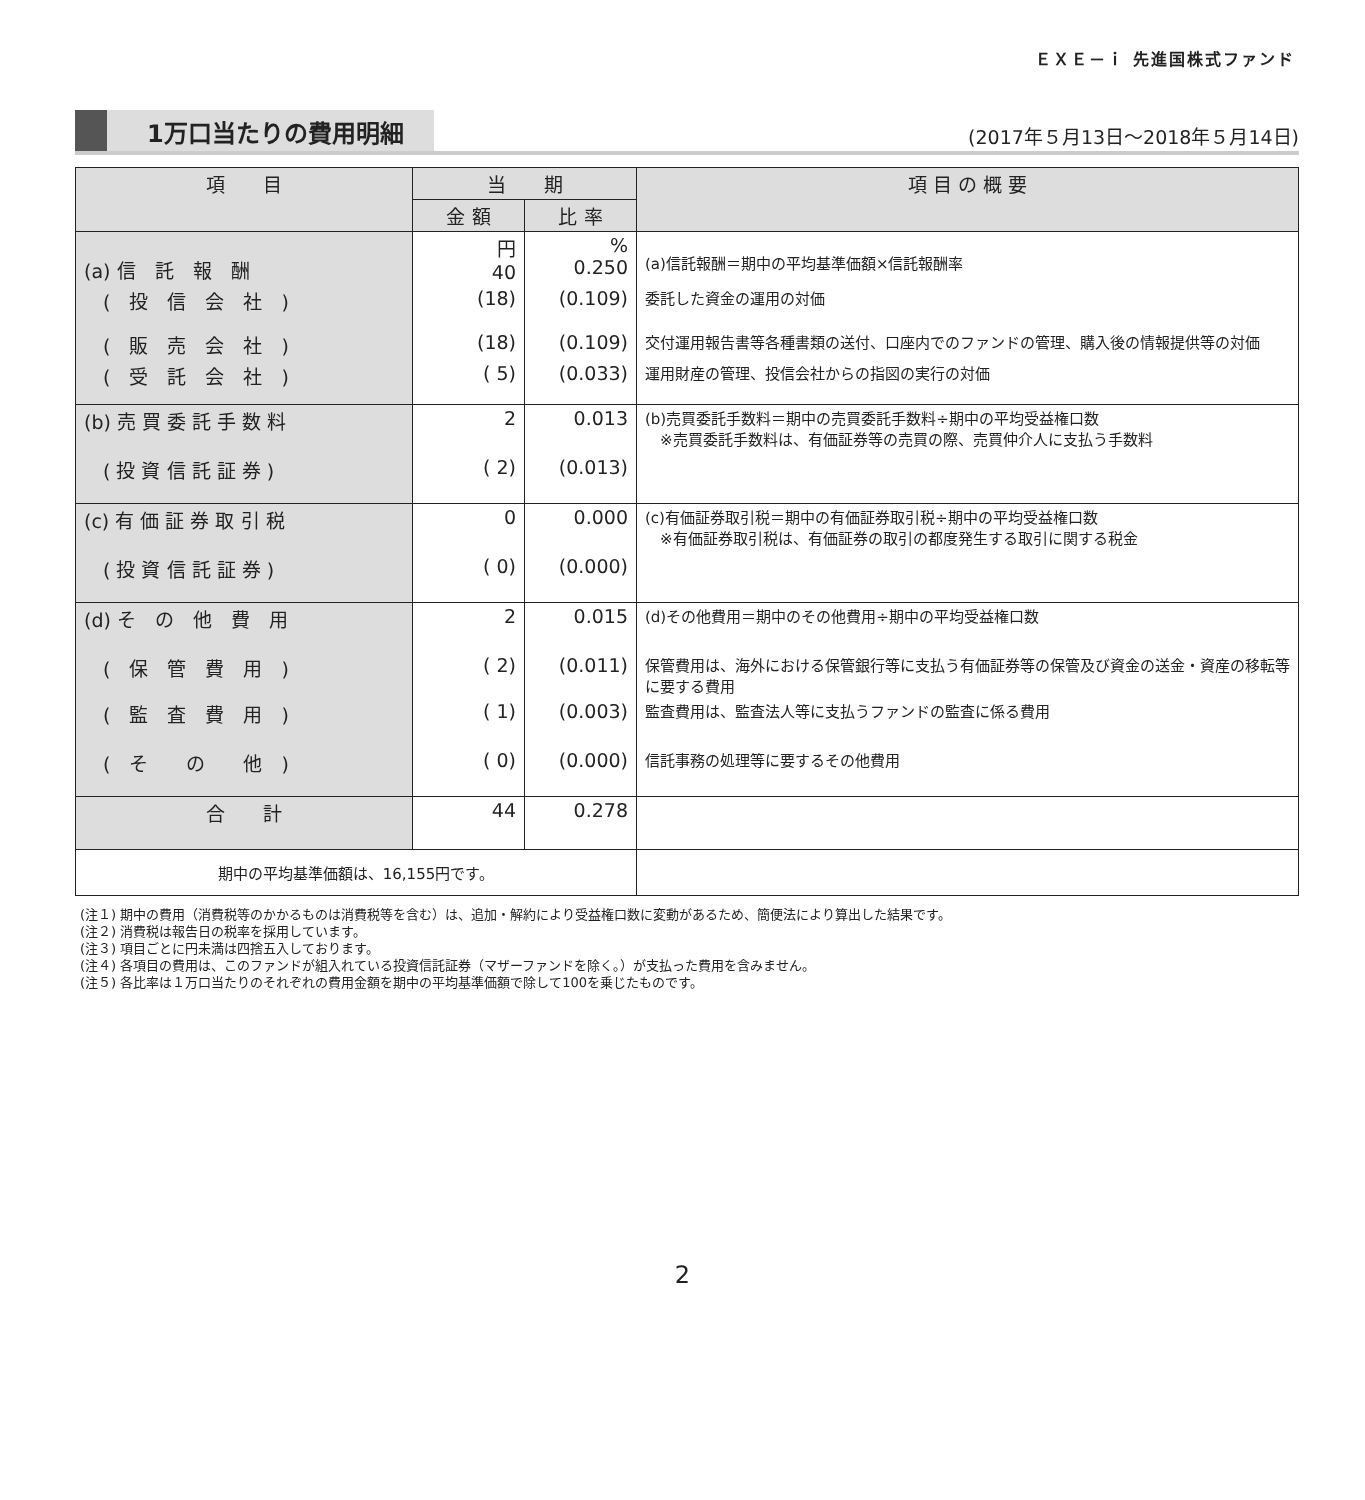ＥＸＥ－ｉ 先進国株式ファンド
1万口当たりの費用明細 (2017年５月13日～2018年５月14日)
| 項 目 | 当 期 | | 項 目 の 概 要 |
| --- | --- | --- | --- |
| | 金 額 | 比 率 | |
| (a) 信 託 報 酬 | 円 40 | % 0.250 | (a)信託報酬＝期中の平均基準価額×信託報酬率 |
| ( 投 信 会 社 ) | (18) | (0.109) | 委託した資金の運用の対価 |
| ( 販 売 会 社 ) | (18) | (0.109) | 交付運用報告書等各種書類の送付、口座内でのファンドの管理、購入後の情報提供等の対価 |
| ( 受 託 会 社 ) | ( 5) | (0.033) | 運用財産の管理、投信会社からの指図の実行の対価 |
| (b) 売 買 委 託 手 数 料 | 2 | 0.013 | (b)売買委託手数料＝期中の売買委託手数料÷期中の平均受益権口数 ※売買委託手数料は、有価証券等の売買の際、売買仲介人に支払う手数料 |
| ( 投 資 信 託 証 券 ) | ( 2) | (0.013) | |
| (c) 有 価 証 券 取 引 税 | 0 | 0.000 | (c)有価証券取引税＝期中の有価証券取引税÷期中の平均受益権口数 ※有価証券取引税は、有価証券の取引の都度発生する取引に関する税金 |
| ( 投 資 信 託 証 券 ) | ( 0) | (0.000) | |
| (d) そ の 他 費 用 | 2 | 0.015 | (d)その他費用＝期中のその他費用÷期中の平均受益権口数 |
| ( 保 管 費 用 ) | ( 2) | (0.011) | 保管費用は、海外における保管銀行等に支払う有価証券等の保管及び資金の送金・資産の移転等に要する費用 |
| ( 監 査 費 用 ) | ( 1) | (0.003) | 監査費用は、監査法人等に支払うファンドの監査に係る費用 |
| ( そ の 他 ) | ( 0) | (0.000) | 信託事務の処理等に要するその他費用 |
| 合 計 | 44 | 0.278 | |
| 期中の平均基準価額は、16,155円です。 | | | |
(注１) 期中の費用（消費税等のかかるものは消費税等を含む）は、追加・解約により受益権口数に変動があるため、簡便法により算出した結果です。
(注２) 消費税は報告日の税率を採用しています。
(注３) 項目ごとに円未満は四捨五入しております。
(注４) 各項目の費用は、このファンドが組入れている投資信託証券（マザーファンドを除く。）が支払った費用を含みません。
(注５) 各比率は１万口当たりのそれぞれの費用金額を期中の平均基準価額で除して100を乗じたものです。
2